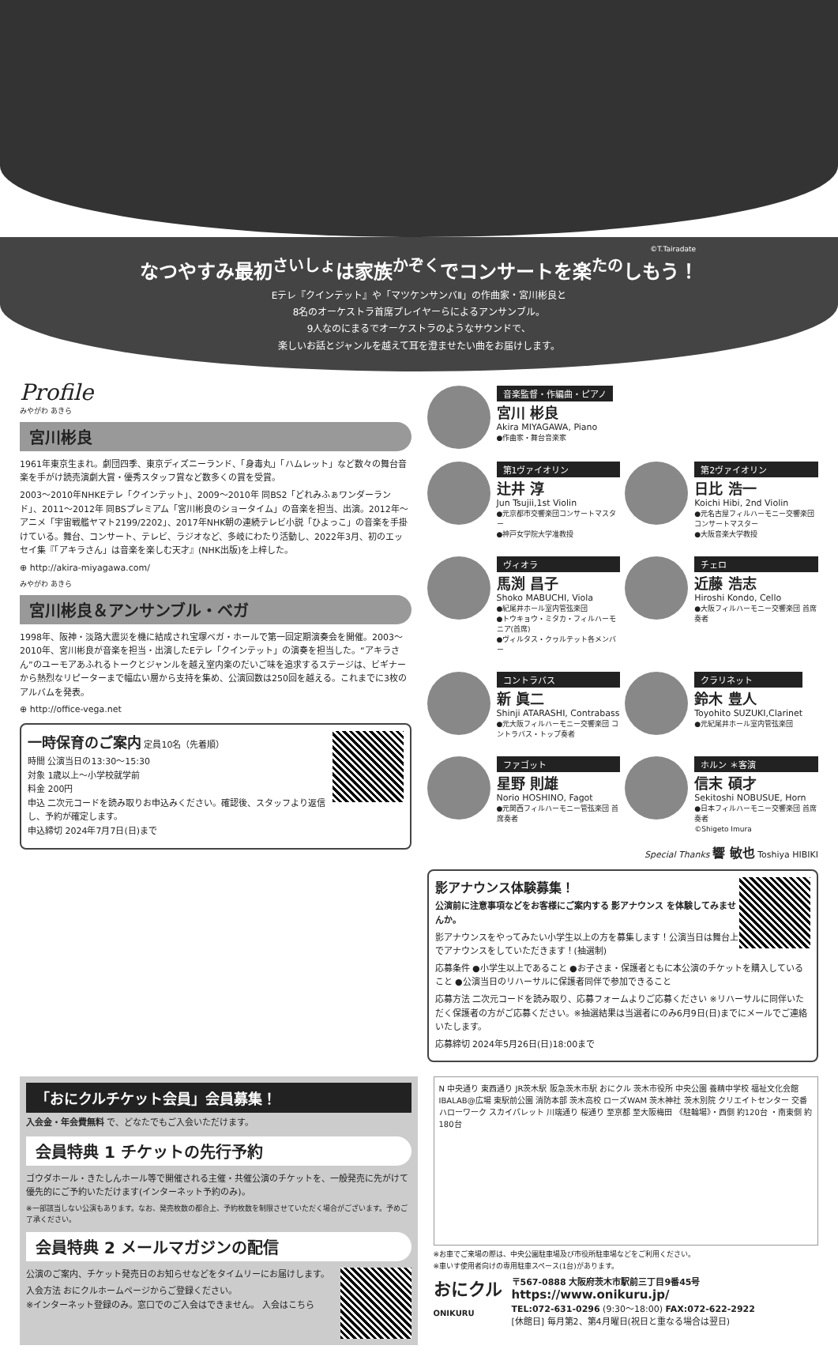©T.Tairadate
なつやすみ最初<sup>さいしょ</sup>は家族<sup>かぞく</sup>でコンサートを楽<sup>たの</sup>しもう！
Eテレ『クインテット』や「マツケンサンバⅡ」の作曲家・宮川彬良と
8名のオーケストラ首席プレイヤーらによるアンサンブル。
9人なのにまるでオーケストラのようなサウンドで、
楽しいお話とジャンルを越えて耳を澄ませたい曲をお届けします。
Profile
みやがわ あきら
宮川彬良
1961年東京生まれ。劇団四季、東京ディズニーランド、「身毒丸」「ハムレット」など数々の舞台音楽を手がけ読売演劇大賞・優秀スタッフ賞など数多くの賞を受賞。
2003〜2010年NHKEテレ「クインテット」、2009〜2010年 同BS2「どれみふぁワンダーランド」、2011〜2012年 同BSプレミアム「宮川彬良のショータイム」の音楽を担当、出演。2012年〜アニメ「宇宙戦艦ヤマト2199/2202」、2017年NHK朝の連続テレビ小説「ひよっこ」の音楽を手掛けている。舞台、コンサート、テレビ、ラジオなど、多岐にわたり活動し、2022年3月、初のエッセイ集『「アキラさん」は音楽を楽しむ天才』(NHK出版)を上梓した。
⊕ http://akira-miyagawa.com/
みやがわ あきら
宮川彬良＆アンサンブル・ベガ
1998年、阪神・淡路大震災を機に結成され宝塚ベガ・ホールで第一回定期演奏会を開催。2003〜2010年、宮川彬良が音楽を担当・出演したEテレ「クインテット」の演奏を担当した。“アキラさん”のユーモアあふれるトークとジャンルを越え室内楽のだいご味を追求するステージは、ビギナーから熱烈なリピーターまで幅広い層から支持を集め、公演回数は250回を越える。これまでに3枚のアルバムを発表。
⊕ http://office-vega.net
一時保育のご案内 定員10名（先着順）
時間 公演当日の13:30〜15:30
対象 1歳以上〜小学校就学前
料金 200円
申込 二次元コードを読み取りお申込みください。確認後、スタッフより返信し、予約が確定します。
申込締切 2024年7月7日(日)まで
音楽監督・作編曲・ピアノ
宮川 彬良
Akira MIYAGAWA, Piano
●作曲家・舞台音楽家
第1ヴァイオリン
辻井 淳
Jun Tsujii,1st Violin
●元京都市交響楽団コンサートマスター
●神戸女学院大学准教授
第2ヴァイオリン
日比 浩一
Koichi Hibi, 2nd Violin
●元名古屋フィルハーモニー交響楽団 コンサートマスター
●大阪音楽大学教授
ヴィオラ
馬渕 昌子
Shoko MABUCHI, Viola
●紀尾井ホール室内管弦楽団
●トウキョウ・ミタカ・フィルハーモニア(首席)
●ヴィルタス・クヮルテット各メンバー
チェロ
近藤 浩志
Hiroshi Kondo, Cello
●大阪フィルハーモニー交響楽団 首席奏者
コントラバス
新 眞二
Shinji ATARASHI, Contrabass
●元大阪フィルハーモニー交響楽団 コントラバス・トップ奏者
クラリネット
鈴木 豊人
Toyohito SUZUKI,Clarinet
●元紀尾井ホール室内管弦楽団
ファゴット
星野 則雄
Norio HOSHINO, Fagot
●元関西フィルハーモニー管弦楽団 首席奏者
ホルン ＊客演
信末 碩才
Sekitoshi NOBUSUE, Horn
●日本フィルハーモニー交響楽団 首席奏者
©Shigeto Imura
Special Thanks 響 敏也 Toshiya HIBIKI
影アナウンス体験募集！
公演前に注意事項などをお客様にご案内する 影アナウンス を体験してみませんか。
影アナウンスをやってみたい小学生以上の方を募集します！公演当日は舞台上でアナウンスをしていただきます！(抽選制)
応募条件 ●小学生以上であること ●お子さま・保護者ともに本公演のチケットを購入していること ●公演当日のリハーサルに保護者同伴で参加できること
応募方法 二次元コードを読み取り、応募フォームよりご応募ください ※リハーサルに同伴いただく保護者の方がご応募ください。※抽選結果は当選者にのみ6月9日(日)までにメールでご連絡いたします。
応募締切 2024年5月26日(日)18:00まで
「おにクルチケット会員」会員募集！
入会金・年会費無料 で、どなたでもご入会いただけます。
会員特典 1 チケットの先行予約
ゴウダホール・きたしんホール等で開催される主催・共催公演のチケットを、一般発売に先がけて優先的にご予約いただけます(インターネット予約のみ)。
※一部該当しない公演もあります。なお、発売枚数の都合上、予約枚数を制限させていただく場合がございます。予めご了承ください。
会員特典 2 メールマガジンの配信
公演のご案内、チケット発売日のお知らせなどをタイムリーにお届けします。
入会方法 おにクルホームページからご登録ください。
※インターネット登録のみ。窓口でのご入会はできません。 入会はこちら
N 中央通り 東西通り JR茨木駅 阪急茨木市駅 おにクル 茨木市役所 中央公園 養精中学校 福祉文化会館 IBALAB@広場 東駅前公園 消防本部 茨木高校 ローズWAM 茨木神社 茨木別院 クリエイトセンター 交番 ハローワーク スカイパレット 川端通り 桜通り 至京都 至大阪梅田 《駐輪場》・西側 約120台 ・南東側 約180台
※お車でご来場の際は、中央公園駐車場及び市役所駐車場などをご利用ください。
※車いす使用者向けの専用駐車スペース(1台)があります。
おにクル
ONIKURU
〒567-0888 大阪府茨木市駅前三丁目9番45号
https://www.onikuru.jp/
TEL:072-631-0296 (9:30〜18:00) FAX:072-622-2922
[休館日] 毎月第2、第4月曜日(祝日と重なる場合は翌日)